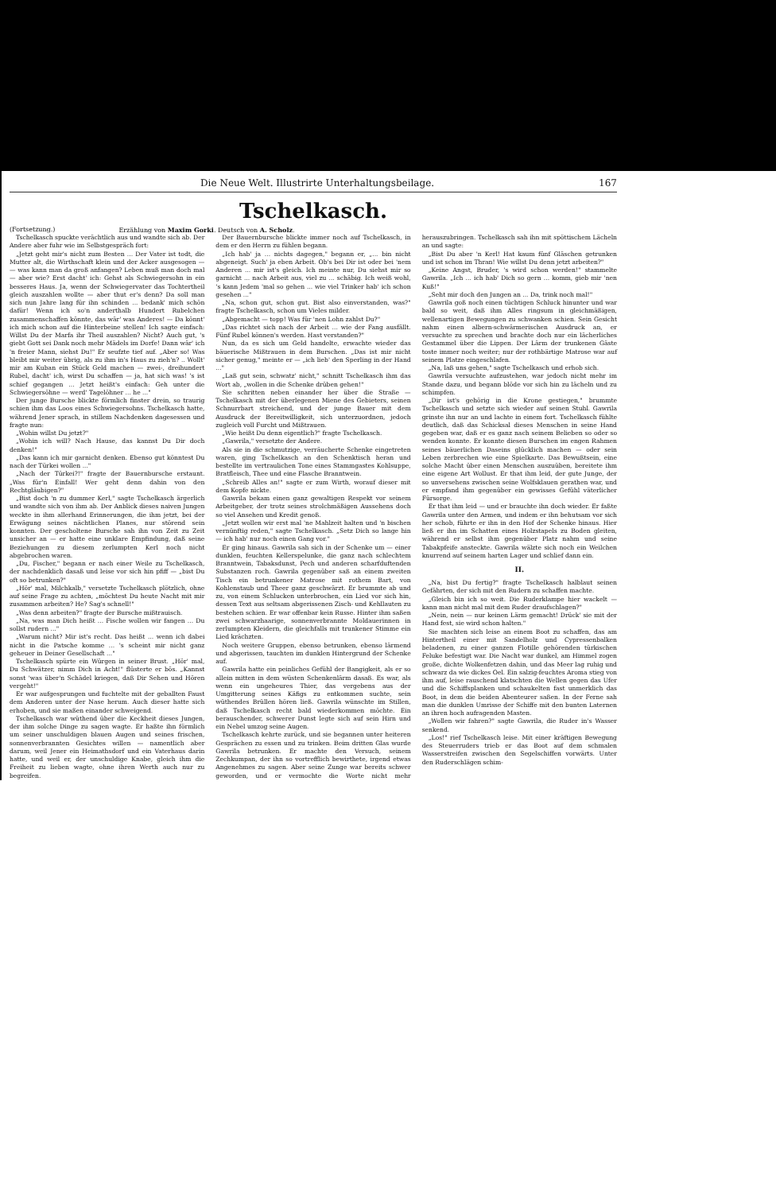Die Neue Welt. Illustrirte Unterhaltungsbeilage. 167
Tschelkasch.
(Fortsetzung.) Erzählung von Maxim Gorki. Deutsch von A. Scholz.
Tschelkasch spuckte verächtlich aus und wandte sich ab. Der Andere aber fuhr wie im Selbstgespräch fort:
„Jetzt geht mir's nicht zum Besten ... Der Vater ist todt, die Mutter alt, die Wirthschaft klein und der Acker ausgesogen — — was kann man da groß anfangen? Leben muß man doch mal — aber wie? Erst dacht' ich: Gehst als Schwiegersohn in ein besseres Haus. Ja, wenn der Schwiegervater das Tochtertheil gleich auszahlen wollte — aber thut er's denn? Da soll man sich nun Jahre lang für ihn schinden ... bedank' mich schön dafür! Wenn ich so'n anderthalb Hundert Rubelchen zusammenschaffen könnte, das wär' was Anderes! — Da könnt' ich mich schon auf die Hinterbeine stellen! Ich sagte einfach: Willst Du der Marfa ihr Theil auszahlen? Nicht? Auch gut, 's giebt Gott sei Dank noch mehr Mädels im Dorfe! Dann wär' ich 'n freier Mann, siehst Du!" Er seufzte tief auf. „Aber so! Was bleibt mir weiter übrig, als zu ihm in's Haus zu zieh'n? .. Wollt' mir am Kuban ein Stück Geld machen — zwei-, dreihundert Rubel, dacht' ich, wirst Du schaffen — ja, hat sich was! 's ist schief gegangen ... Jetzt heißt's einfach: Geh unter die Schwiegersöhne — werd' Tagelöhner ... he ..."
Der junge Bursche blickte förmlich finster drein, so traurig schien ihm das Loos eines Schwiegersohns. Tschelkasch hatte, während Jener sprach, in stillem Nachdenken dagesessen und fragte nun:
„Wohin willst Du jetzt?"
„Wohin ich will? Nach Hause, das kannst Du Dir doch denken!"
„Das kann ich mir garnicht denken. Ebenso gut könntest Du nach der Türkei wollen ..."
„Nach der Türkei?!" fragte der Bauernbursche erstaunt. „Was für'n Einfall! Wer geht denn dahin von den Rechtgläubigen?"
„Bist doch 'n zu dummer Kerl," sagte Tschelkasch ärgerlich und wandte sich von ihm ab. Der Anblick dieses naiven Jungen weckte in ihm allerhand Erinnerungen, die ihm jetzt, bei der Erwägung seines nächtlichen Planes, nur störend sein konnten. Der gescholtene Bursche sah ihn von Zeit zu Zeit unsicher an — er hatte eine unklare Empfindung, daß seine Beziehungen zu diesem zerlumpten Kerl noch nicht abgebrochen waren.
„Du, Fischer," begann er nach einer Weile zu Tschelkasch, der nachdenklich dasaß und leise vor sich hin pfiff — „bist Du oft so betrunken?"
„Hör' mal, Milchkalb," versetzte Tschelkasch plötzlich, ohne auf seine Frage zu achten, „möchtest Du heute Nacht mit mir zusammen arbeiten? He? Sag's schnell!"
„Was denn arbeiten?" fragte der Bursche mißtrauisch.
„Na, was man Dich heißt ... Fische wollen wir fangen ... Du sollst rudern ..."
„Warum nicht? Mir ist's recht. Das heißt ... wenn ich dabei nicht in die Patsche komme ... 's scheint mir nicht ganz geheuer in Deiner Gesellschaft ..."
Tschelkasch spürte ein Würgen in seiner Brust. „Hör' mal, Du Schwätzer, nimm Dich in Acht!" flüsterte er bös. „Kannst sonst 'was über'n Schädel kriegen, daß Dir Sehen und Hören vergeht!"
Er war aufgesprungen und fuchtelte mit der geballten Faust dem Anderen unter der Nase herum. Auch dieser hatte sich erhoben, und sie maßen einander schweigend.
Tschelkasch war wüthend über die Keckheit dieses Jungen, der ihm solche Dinge zu sagen wagte. Er haßte ihn förmlich um seiner unschuldigen blauen Augen und seines frischen, sonnenverbrannten Gesichtes willen — namentlich aber darum, weil Jener ein Heimathsdorf und ein Vaterhaus darin hatte, und weil er, der unschuldige Knabe, gleich ihm die Freiheit zu lieben wagte, ohne ihren Werth auch nur zu begreifen.
Der Bauernbursche blickte immer noch auf Tschelkasch, in dem er den Herrn zu fühlen begann.
„Ich hab' ja ... nichts dagegen," begann er, „... bin nicht abgeneigt. Such' ja eben Arbeit. Ob's bei Dir ist oder bei 'nem Anderen ... mir ist's gleich. Ich meinte nur, Du siehst mir so garnicht ... nach Arbeit aus, viel zu ... schäbig. Ich weiß wohl, 's kann Jedem 'mal so gehen ... wie viel Trinker hab' ich schon gesehen ..."
„Na, schon gut, schon gut. Bist also einverstanden, was?" fragte Tschelkasch, schon um Vieles milder.
„Abgemacht — topp! Was für 'nen Lohn zahlst Du?"
„Das richtet sich nach der Arbeit ... wie der Fang ausfällt. Fünf Rubel können's werden. Hast verstanden?"
Nun, da es sich um Geld handelte, erwachte wieder das bäuerische Mißtrauen in dem Burschen. „Das ist mir nicht sicher genug," meinte er — „ich lieb' den Sperling in der Hand ..."
„Laß gut sein, schwatz' nicht," schnitt Tschelkasch ihm das Wort ab, „wollen in die Schenke drüben gehen!"
Sie schritten neben einander her über die Straße — Tschelkasch mit der überlegenen Miene des Gebieters, seinen Schnurrbart streichend, und der junge Bauer mit dem Ausdruck der Bereitwilligkeit, sich unterzuordnen, jedoch zugleich voll Furcht und Mißtrauen.
„Wie heißt Du denn eigentlich?" fragte Tschelkasch.
„Gawrila," versetzte der Andere.
Als sie in die schmutzige, verräucherte Schenke eingetreten waren, ging Tschelkasch an den Schenktisch heran und bestellte im vertraulichen Tone eines Stammgastes Kohlsuppe, Bratfleisch, Thee und eine Flasche Branntwein.
„Schreib Alles an!" sagte er zum Wirth, worauf dieser mit dem Kopfe nickte.
Gawrila bekam einen ganz gewaltigen Respekt vor seinem Arbeitgeber, der trotz seines strolchmäßigen Aussehens doch so viel Ansehen und Kredit genoß.
„Jetzt wollen wir erst mal 'ne Mahlzeit halten und 'n bischen vernünftig reden," sagte Tschelkasch. „Setz Dich so lange hin — ich hab' nur noch einen Gang vor."
Er ging hinaus. Gawrila sah sich in der Schenke um — einer dunklen, feuchten Kellerspelunke, die ganz nach schlechtem Branntwein, Tabaksdunst, Pech und anderen scharfduftenden Substanzen roch. Gawrila gegenüber saß an einem zweiten Tisch ein betrunkener Matrose mit rothem Bart, von Kohlenstaub und Theer ganz geschwärzt. Er brummte ab und zu, von einem Schlucken unterbrochen, ein Lied vor sich hin, dessen Text aus seltsam abgerissenen Zisch- und Kehllauten zu bestehen schien. Er war offenbar kein Russe. Hinter ihm saßen zwei schwarzhaarige, sonnenverbrannte Moldauerinnen in zerlumpten Kleidern, die gleichfalls mit trunkener Stimme ein Lied krächzten.
Noch weitere Gruppen, ebenso betrunken, ebenso lärmend und abgerissen, tauchten im dunklen Hintergrund der Schenke auf.
Gawrila hatte ein peinliches Gefühl der Bangigkeit, als er so allein mitten in dem wüsten Schenkenlärm dasaß. Es war, als wenn ein ungeheures Thier, das vergebens aus der Umgitterung seines Käfigs zu entkommen suchte, sein wüthendes Brüllen hören ließ. Gawrila wünschte im Stillen, daß Tschelkasch recht bald wiederkommen möchte. Ein berauschender, schwerer Dunst legte sich auf sein Hirn und ein Nebel umzog seine Augen.
Tschelkasch kehrte zurück, und sie begannen unter heiteren Gesprächen zu essen und zu trinken. Beim dritten Glas wurde Gawrila betrunken. Er machte den Versuch, seinem Zechkumpan, der ihn so vortrefflich bewirthete, irgend etwas Angenehmes zu sagen. Aber seine Zunge war bereits schwer geworden, und er vermochte die Worte nicht mehr herauszubringen. Tschelkasch sah ihn mit spöttischem Lächeln an und sagte:
„Bist Du aber 'n Kerl! Hat kaum fünf Gläschen getrunken und ist schon im Thran! Wie willst Du denn jetzt arbeiten?"
„Keine Angst, Bruder, 's wird schon werden!" stammelte Gawrila. „Ich ... ich hab' Dich so gern ... komm, gieb mir 'nen Kuß!"
„Seht mir doch den Jungen an ... Da, trink noch mal!"
Gawrila goß noch einen tüchtigen Schluck hinunter und war bald so weit, daß ihm Alles ringsum in gleichmäßigen, wellenartigen Bewegungen zu schwanken schien. Sein Gesicht nahm einen albern-schwärmerischen Ausdruck an, er versuchte zu sprechen und brachte doch nur ein lächerliches Gestammel über die Lippen. Der Lärm der trunkenen Gäste toste immer noch weiter; nur der rothbärtige Matrose war auf seinem Platze eingeschlafen.
„Na, laß uns gehen," sagte Tschelkasch und erhob sich.
Gawrila versuchte aufzustehen, war jedoch nicht mehr im Stande dazu, und begann blöde vor sich hin zu lächeln und zu schimpfen.
„Dir ist's gehörig in die Krone gestiegen," brummte Tschelkasch und setzte sich wieder auf seinen Stuhl. Gawrila grinste ihn nur an und lachte in einem fort. Tschelkasch fühlte deutlich, daß das Schicksal dieses Menschen in seine Hand gegeben war, daß er es ganz nach seinem Belieben so oder so wenden konnte. Er konnte diesen Burschen im engen Rahmen seines bäuerlichen Daseins glücklich machen — oder sein Leben zerbrechen wie eine Spielkarte. Das Bewußtsein, eine solche Macht über einen Menschen auszuüben, bereitete ihm eine eigene Art Wollust. Er that ihm leid, der gute Junge, der so unversehens zwischen seine Wolfsklauen gerathen war, und er empfand ihm gegenüber ein gewisses Gefühl väterlicher Fürsorge.
Er that ihm leid — und er brauchte ihn doch wieder. Er faßte Gawrila unter den Armen, und indem er ihn behutsam vor sich her schob, führte er ihn in den Hof der Schenke hinaus. Hier ließ er ihn im Schatten eines Holzstapels zu Boden gleiten, während er selbst ihm gegenüber Platz nahm und seine Tabakpfeife ansteckte. Gawrila wälzte sich noch ein Weilchen knurrend auf seinem harten Lager und schlief dann ein.
II.
„Na, bist Du fertig?" fragte Tschelkasch halblaut seinen Gefährten, der sich mit den Rudern zu schaffen machte.
„Gleich bin ich so weit. Die Ruderklampe hier wackelt — kann man nicht mal mit dem Ruder draufschlagen?"
„Nein, nein — nur keinen Lärm gemacht! Drück' sie mit der Hand fest, sie wird schon halten."
Sie machten sich leise an einem Boot zu schaffen, das am Hintertheil einer mit Sandelholz und Cypressenbalken beladenen, zu einer ganzen Flotille gehörenden türkischen Feluke befestigt war. Die Nacht war dunkel, am Himmel zogen große, dichte Wolkenfetzen dahin, und das Meer lag ruhig und schwarz da wie dickes Oel. Ein salzig-feuchtes Aroma stieg von ihm auf, leise rauschend klatschten die Wellen gegen das Ufer und die Schiffsplanken und schaukelten fast unmerklich das Boot, in dem die beiden Abenteurer saßen. In der Ferne sah man die dunklen Umrisse der Schiffe mit den bunten Laternen an ihren hoch aufragenden Masten.
„Wollen wir fahren?" sagte Gawrila, die Ruder in's Wasser senkend.
„Los!" rief Tschelkasch leise. Mit einer kräftigen Bewegung des Steuerruders trieb er das Boot auf dem schmalen Wasserstreifen zwischen den Segelschiffen vorwärts. Unter den Ruderschlägen schim-